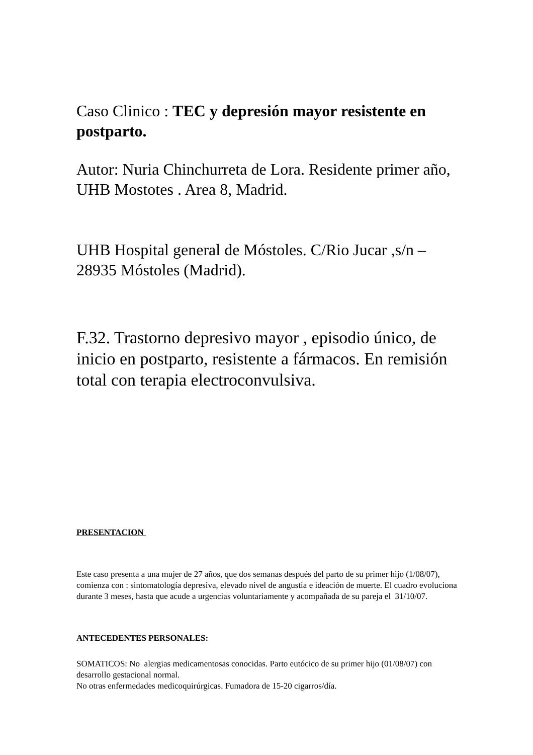Caso Clinico : TEC y depresión mayor resistente en postparto.
Autor: Nuria Chinchurreta de Lora. Residente primer año, UHB Mostotes . Area 8, Madrid.
UHB Hospital general de Móstoles. C/Rio Jucar ,s/n – 28935 Móstoles (Madrid).
F.32. Trastorno depresivo mayor , episodio único, de inicio en postparto, resistente a fármacos. En remisión total con terapia electroconvulsiva.
PRESENTACION
Este caso presenta a una mujer de 27 años, que dos semanas después del parto de su primer hijo (1/08/07), comienza con : sintomatología depresiva, elevado nivel de angustia e ideación de muerte. El cuadro evoluciona durante 3 meses, hasta que acude a urgencias voluntariamente y acompañada de su pareja el 31/10/07.
ANTECEDENTES PERSONALES:
SOMATICOS: No alergias medicamentosas conocidas. Parto eutócico de su primer hijo (01/08/07) con desarrollo gestacional normal.
No otras enfermedades medicoquirúrgicas. Fumadora de 15-20 cigarros/día.